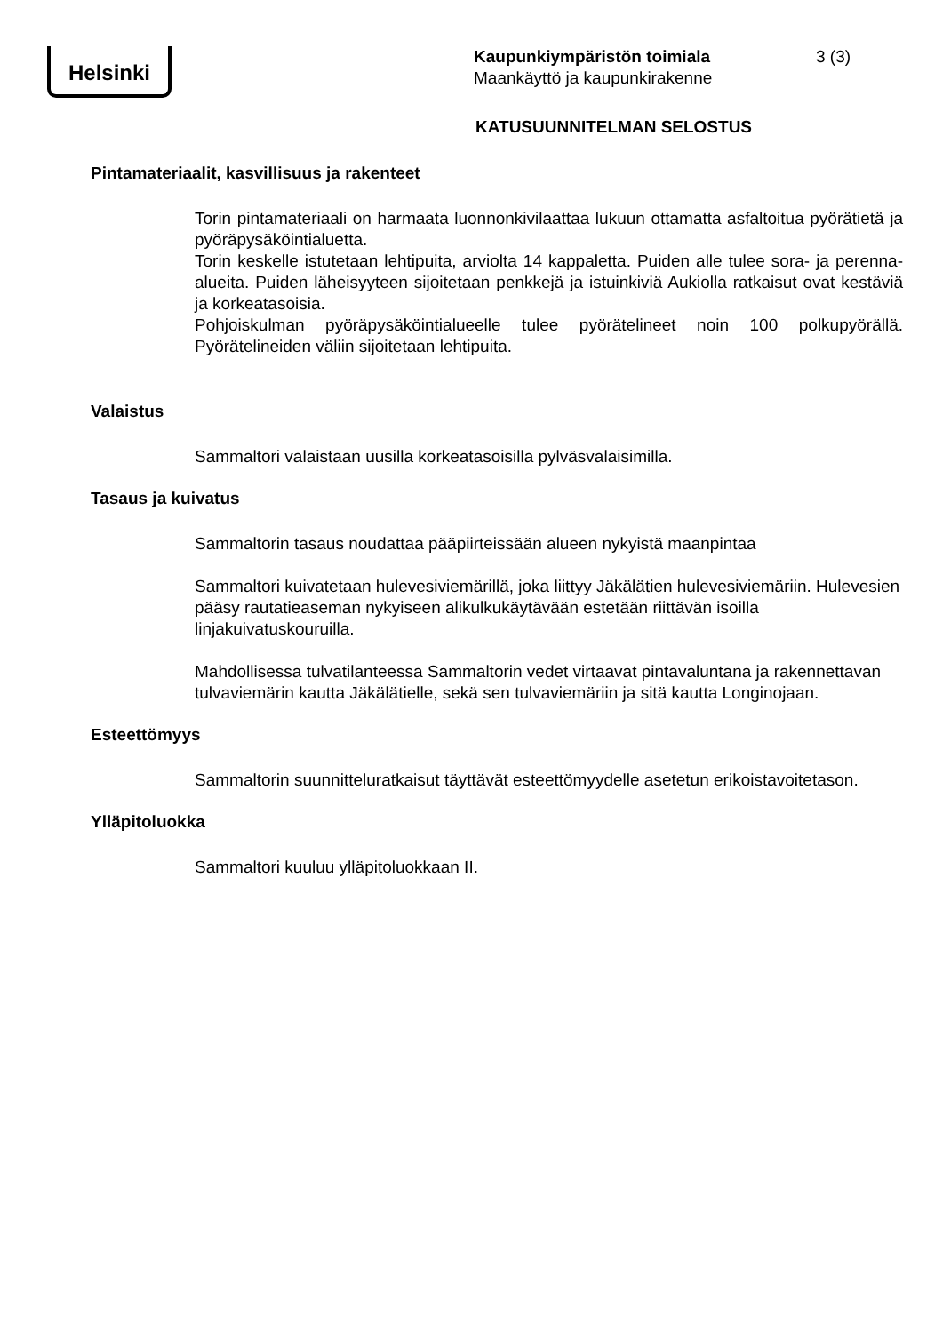Helsinki
Kaupunkiympäristön toimiala
Maankäyttö ja kaupunkirakenne
3 (3)
KATUSUUNNITELMAN SELOSTUS
Pintamateriaalit, kasvillisuus ja rakenteet
Torin pintamateriaali on harmaata luonnonkivilaattaa lukuun ottamatta asfaltoitua pyörätietä ja pyöräpysäköintialuetta.
Torin keskelle istutetaan lehtipuita, arviolta 14 kappaletta. Puiden alle tulee sora- ja perenna-alueita. Puiden läheisyyteen sijoitetaan penkkejä ja istuinkiviä Aukiolla ratkaisut ovat kestäviä ja korkeatasoisia.
Pohjoiskulman pyöräpysäköintialueelle tulee pyörätelineet noin 100 polkupyörällä. Pyörätelineiden väliin sijoitetaan lehtipuita.
Valaistus
Sammaltori valaistaan uusilla korkeatasoisilla pylväsvalaisimilla.
Tasaus ja kuivatus
Sammaltorin tasaus noudattaa pääpiirteissään alueen nykyistä maanpintaa
Sammaltori kuivatetaan hulevesiviemärillä, joka liittyy Jäkälätien hulevesiviemäriin. Hulevesien pääsy rautatieaseman nykyiseen alikulkukäytävään estetään riittävän isoilla linjakuivatuskouruilla.
Mahdollisessa tulvatilanteessa Sammaltorin vedet virtaavat pintavaluntana ja rakennettavan tulvaviemärin kautta Jäkälätielle, sekä sen tulvaviemäriin ja sitä kautta Longinojaan.
Esteettömyys
Sammaltorin suunnitteluratkaisut täyttävät esteettömyydelle asetetun erikoistavoitetason.
Ylläpitoluokka
Sammaltori kuuluu ylläpitoluokkaan II.